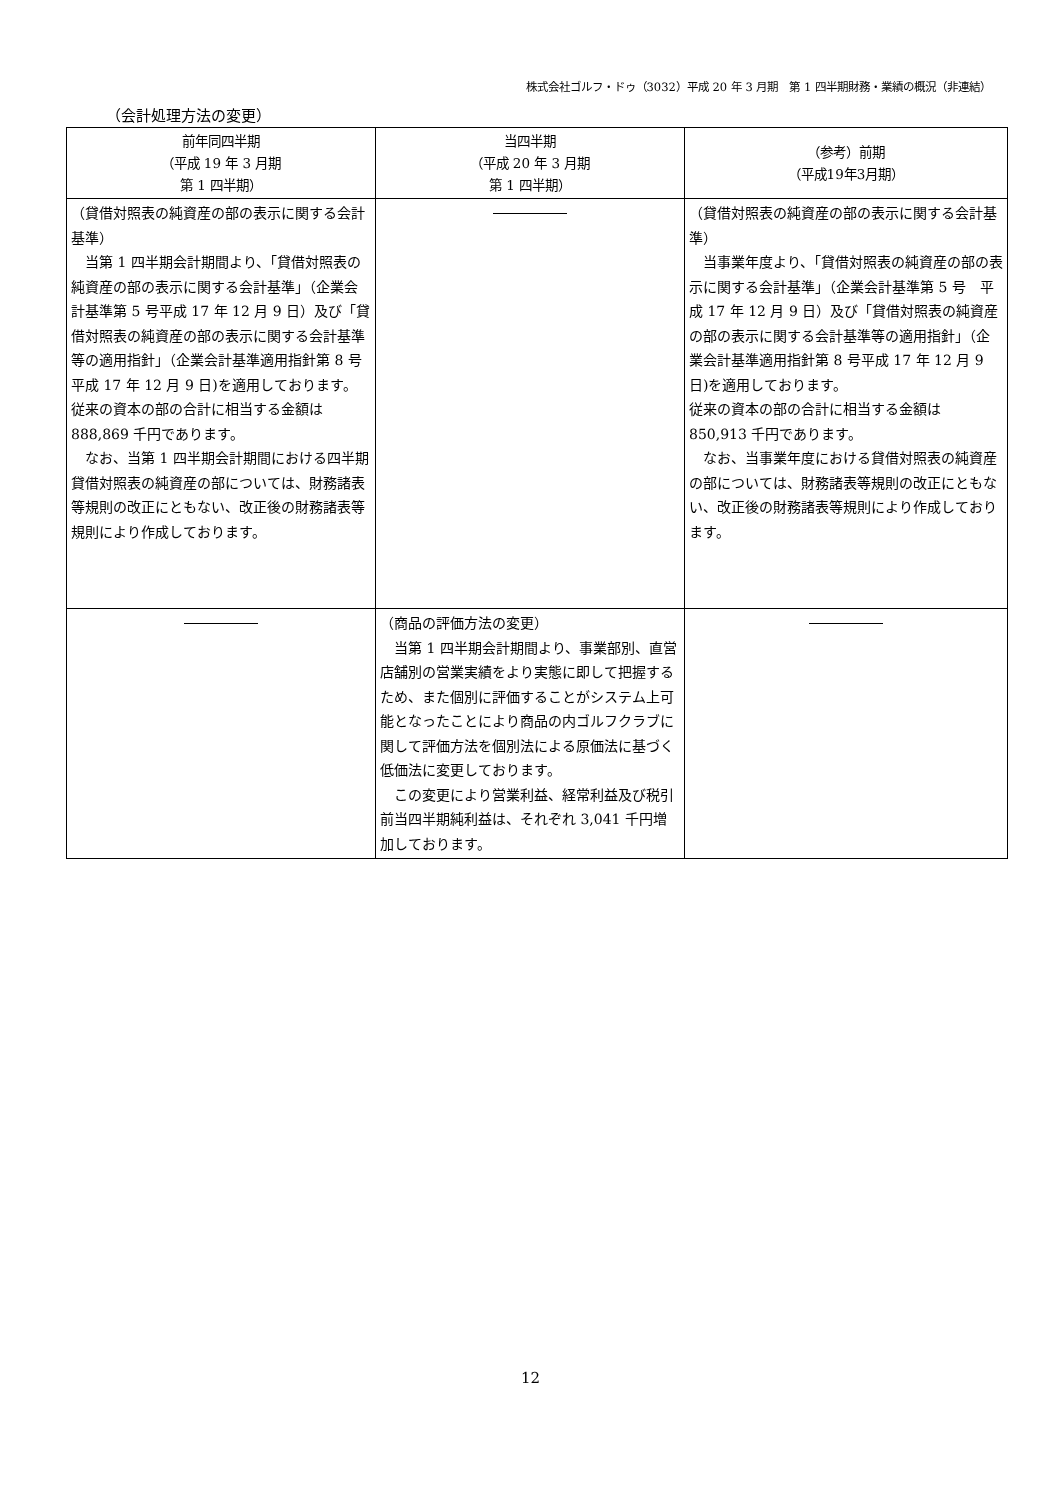株式会社ゴルフ・ドゥ（3032）平成 20 年 3 月期　第 1 四半期財務・業績の概況（非連結）
（会計処理方法の変更）
| 前年同四半期 （平成 19 年 3 月期 第 1 四半期） | 当四半期 （平成 20 年 3 月期 第 1 四半期） | （参考）前期 （平成19年3月期） |
| --- | --- | --- |
| （貸借対照表の純資産の部の表示に関する会計基準） 当第 1 四半期会計期間より、「貸借対照表の純資産の部の表示に関する会計基準」（企業会計基準第 5 号平成 17 年 12 月 9 日）及び「貸借対照表の純資産の部の表示に関する会計基準等の適用指針」（企業会計基準適用指針第 8 号平成 17 年 12 月 9 日)を適用しております。 従来の資本の部の合計に相当する金額は 888,869 千円であります。 なお、当第 1 四半期会計期間における四半期貸借対照表の純資産の部については、財務諸表等規則の改正にともない、改正後の財務諸表等規則により作成しております。 | | （貸借対照表の純資産の部の表示に関する会計基準） 当事業年度より、「貸借対照表の純資産の部の表示に関する会計基準」（企業会計基準第 5 号 平成 17 年 12 月 9 日）及び「貸借対照表の純資産の部の表示に関する会計基準等の適用指針」（企業会計基準適用指針第 8 号平成 17 年 12 月 9 日)を適用しております。 従来の資本の部の合計に相当する金額は 850,913 千円であります。 なお、当事業年度における貸借対照表の純資産の部については、財務諸表等規則の改正にともない、改正後の財務諸表等規則により作成しております。 |
| | （商品の評価方法の変更） 当第 1 四半期会計期間より、事業部別、直営店舗別の営業実績をより実態に即して把握するため、また個別に評価することがシステム上可能となったことにより商品の内ゴルフクラブに関して評価方法を個別法による原価法に基づく低価法に変更しております。 この変更により営業利益、経常利益及び税引前当四半期純利益は、それぞれ 3,041 千円増加しております。 | |
12